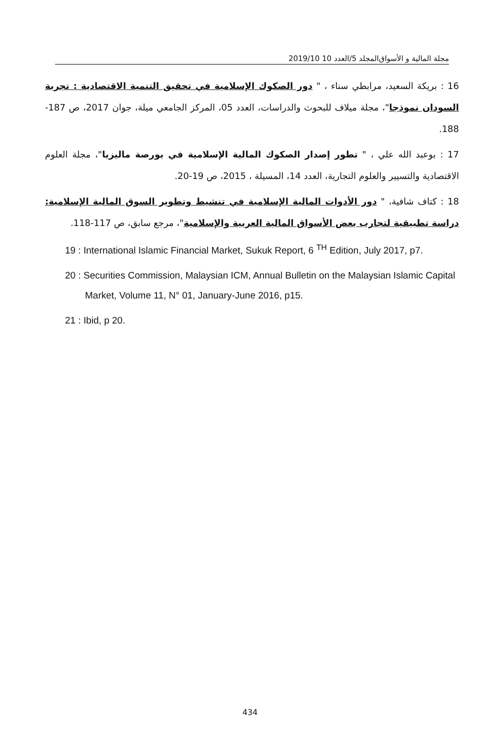مجلة المالية و الأسواق المجلد 5/العدد 10 2019/10
16 : بريكة السعيد، مرابطي سناء ، " دور الصكوك الإسلامية في تحقيق التنمية الاقتصادية : تجربة السودان نموذجا"، مجلة ميلاف للبحوث والدراسات، العدد 05، المركز الجامعي ميلة، جوان 2017، ص 187-188.
17 : بوعبد الله علي ، " تطور إصدار الصكوك المالية الإسلامية في بورصة ماليزيا"، مجلة العلوم الاقتصادية والتسيير والعلوم التجارية، العدد 14، المسيلة ، 2015، ص 19-20.
18 : كتاف شافية، " دور الأدوات المالية الإسلامية في تنشيط وتطوير السوق المالية الإسلامية: دراسة تطبيقية لتجارب بعض الأسواق المالية العربية والإسلامية"، مرجع سابق، ص 117-118.
19 : International Islamic Financial Market, Sukuk Report, 6 <sup>TH</sup> Edition, July 2017, p7.
20 : Securities Commission, Malaysian ICM, Annual Bulletin on the Malaysian Islamic Capital Market, Volume 11, N° 01, January-June 2016, p15.
21 : Ibid, p 20.
434